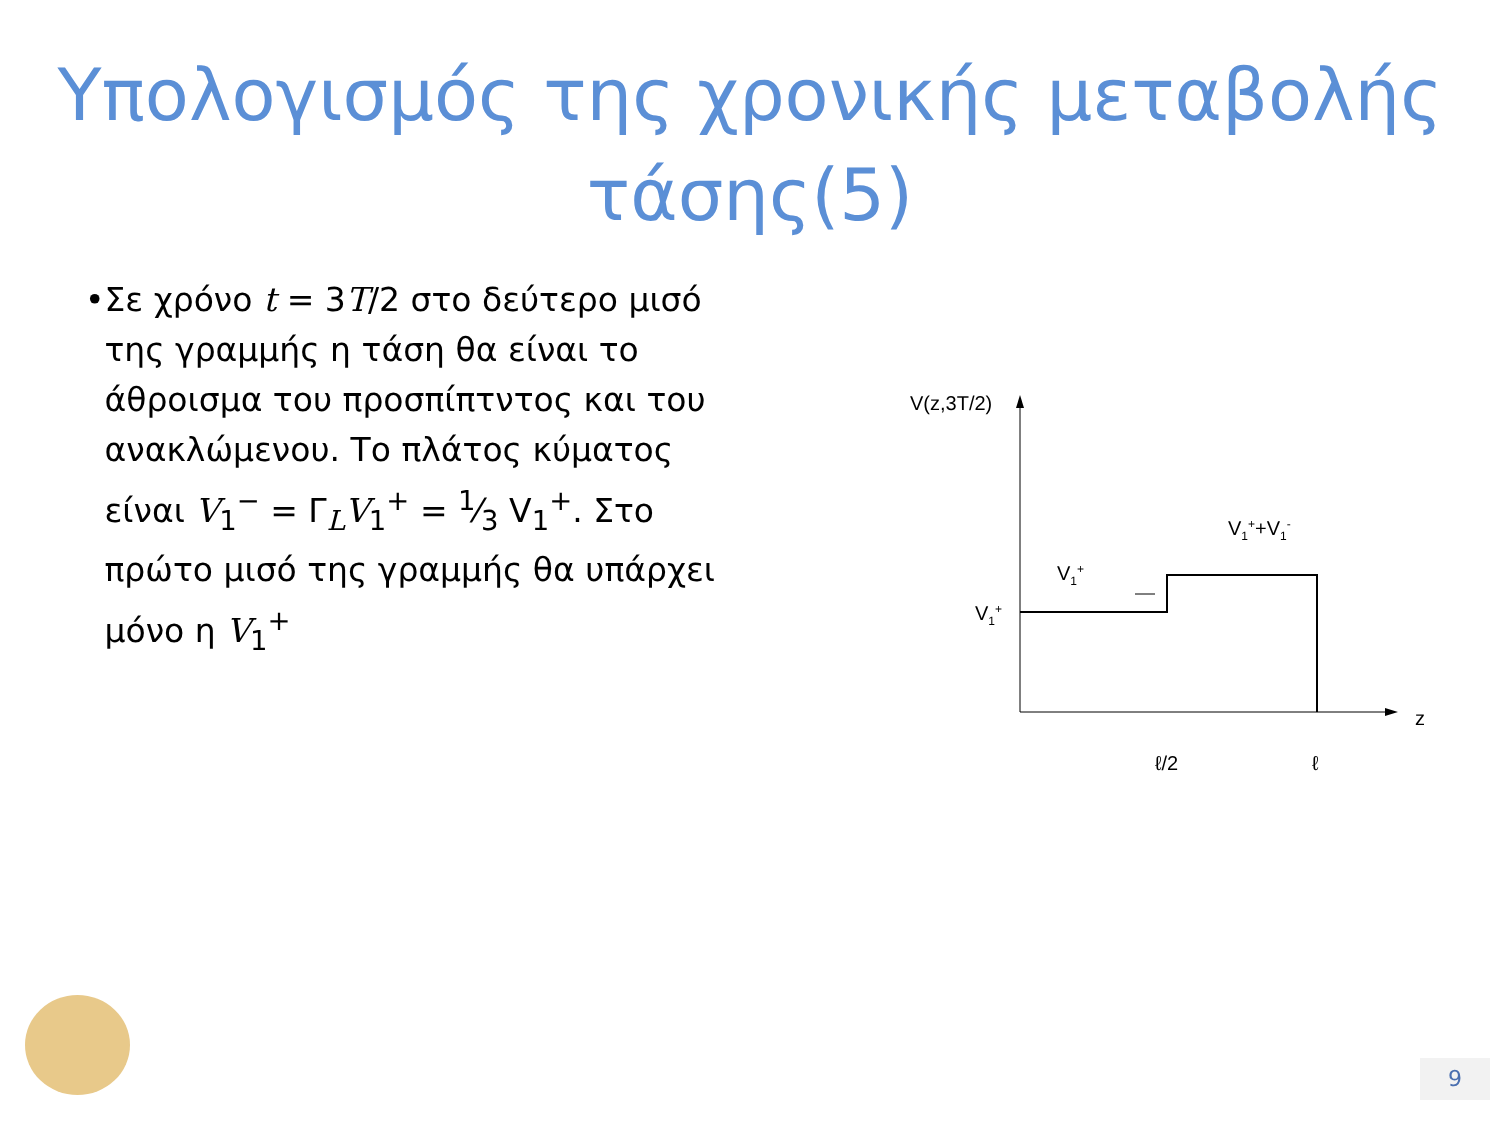Υπολογισμός της χρονικής μεταβολής
τάσης(5)
• Σε χρόνο t = 3T/2 στο δεύτερο μισό της γραμμής η τάση θα είναι το άθροισμα του προσπίπτντος και του ανακλώμενου. Το πλάτος κύματος είναι V<sub>1</sub><sup>−</sup> = Γ<sub>L</sub>V<sub>1</sub><sup>+</sup> = 1⁄3 V<sub>1</sub><sup>+</sup>. Στο πρώτο μισό της γραμμής θα υπάρχει μόνο η V<sub>1</sub><sup>+</sup>
V(z,3T/2)
z
V1+
V1+
V1++V1-
ℓ/2
ℓ
9